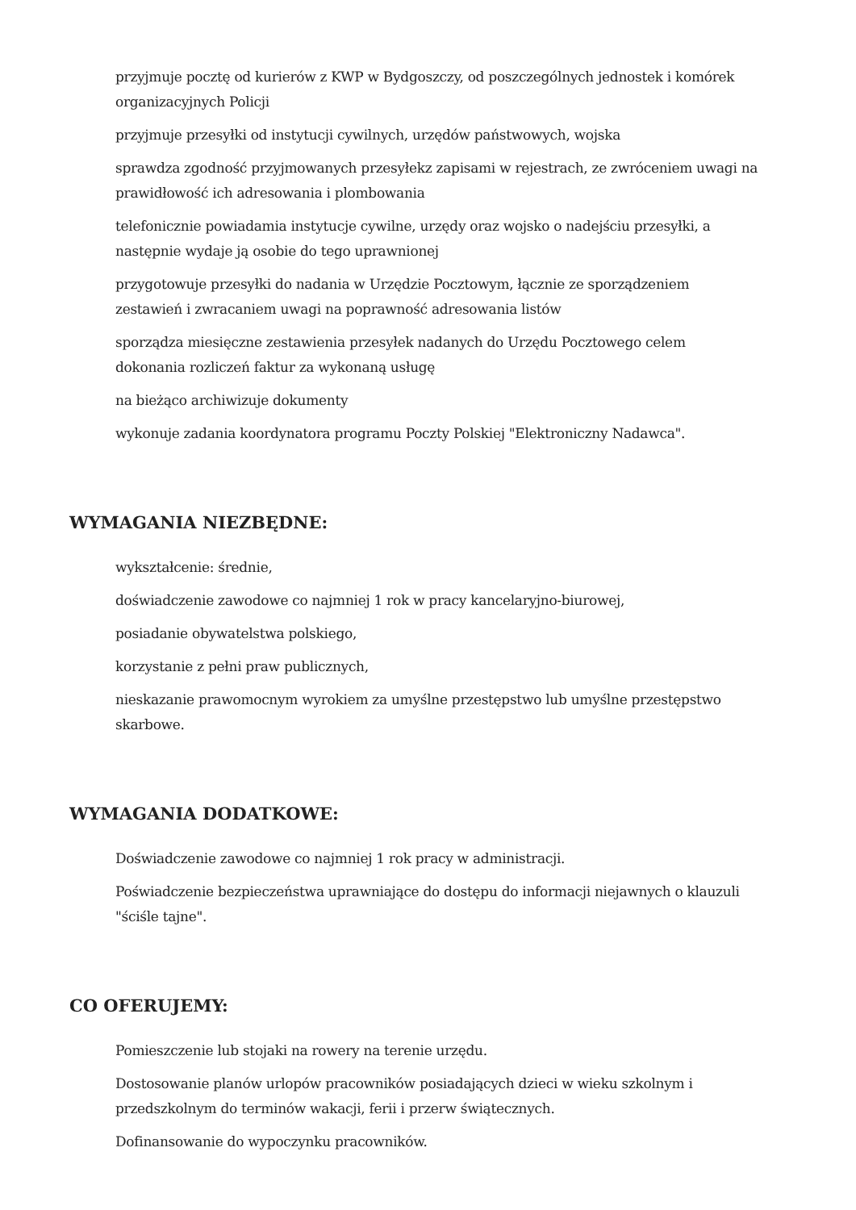przyjmuje pocztę od kurierów z KWP w Bydgoszczy, od poszczególnych jednostek i komórek organizacyjnych Policji
przyjmuje przesyłki od instytucji cywilnych, urzędów państwowych, wojska
sprawdza zgodność przyjmowanych przesyłekz zapisami w rejestrach, ze zwróceniem uwagi na prawidłowość ich adresowania i plombowania
telefonicznie powiadamia instytucje cywilne, urzędy oraz wojsko o nadejściu przesyłki, a następnie wydaje ją osobie do tego uprawnionej
przygotowuje przesyłki do nadania w Urzędzie Pocztowym, łącznie ze sporządzeniem zestawień i zwracaniem uwagi na poprawność adresowania listów
sporządza miesięczne zestawienia przesyłek nadanych do Urzędu Pocztowego celem dokonania rozliczeń faktur za wykonaną usługę
na bieżąco archiwizuje dokumenty
wykonuje zadania koordynatora programu Poczty Polskiej "Elektroniczny Nadawca".
WYMAGANIA NIEZBĘDNE:
wykształcenie: średnie,
doświadczenie zawodowe co najmniej 1 rok w pracy kancelaryjno-biurowej,
posiadanie obywatelstwa polskiego,
korzystanie z pełni praw publicznych,
nieskazanie prawomocnym wyrokiem za umyślne przestępstwo lub umyślne przestępstwo skarbowe.
WYMAGANIA DODATKOWE:
Doświadczenie zawodowe co najmniej 1 rok pracy w administracji.
Poświadczenie bezpieczeństwa uprawniające do dostępu do informacji niejawnych o klauzuli "ściśle tajne".
CO OFERUJEMY:
Pomieszczenie lub stojaki na rowery na terenie urzędu.
Dostosowanie planów urlopów pracowników posiadających dzieci w wieku szkolnym i przedszkolnym do terminów wakacji, ferii i przerw świątecznych.
Dofinansowanie do wypoczynku pracowników.